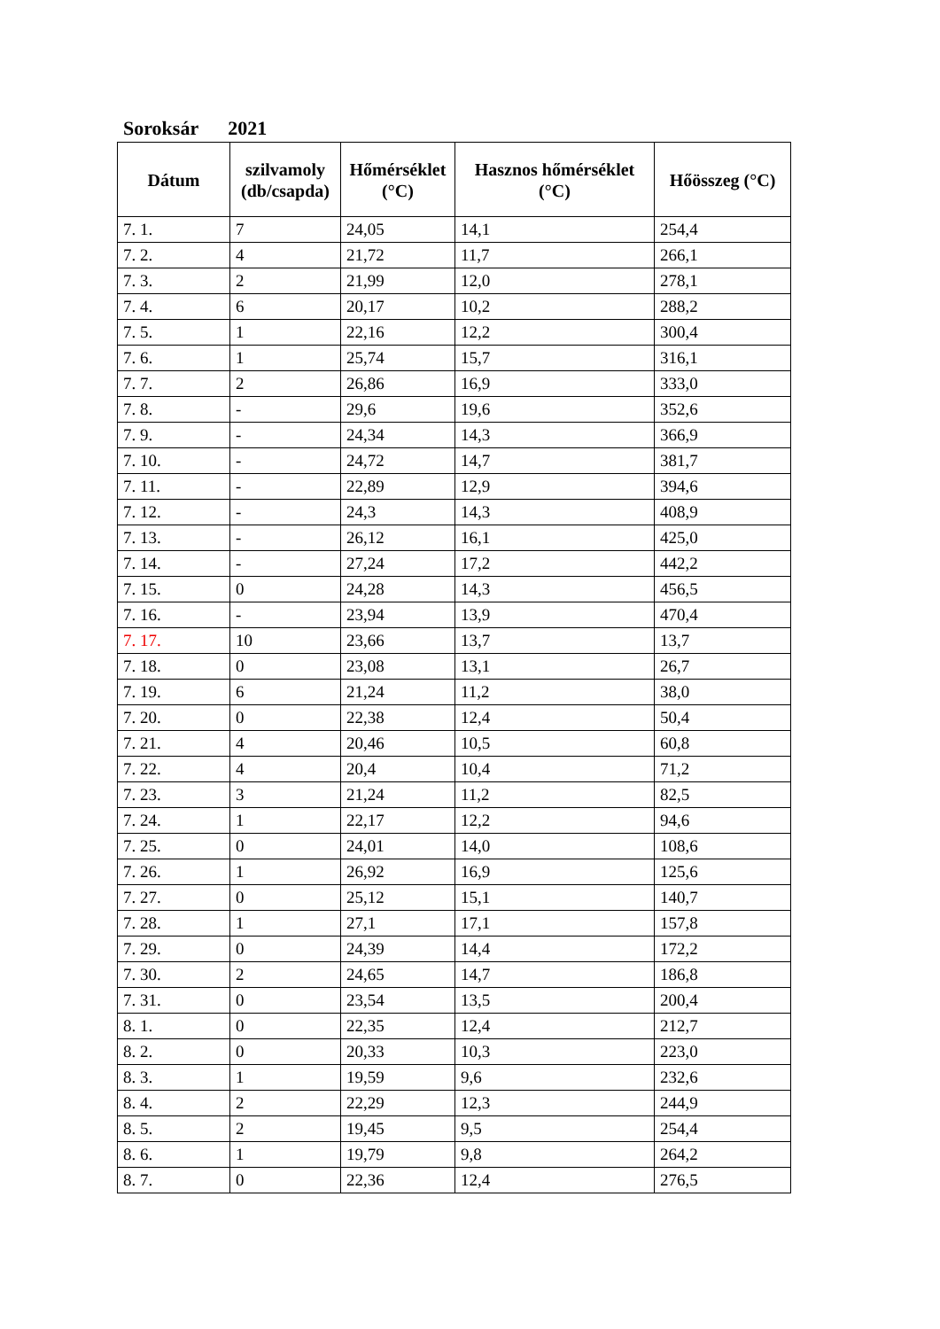Soroksár 2021
| Dátum | szilvamoly (db/csapda) | Hőmérséklet (°C) | Hasznos hőmérséklet (°C) | Hőösszeg (°C) |
| --- | --- | --- | --- | --- |
| 7. 1. | 7 | 24,05 | 14,1 | 254,4 |
| 7. 2. | 4 | 21,72 | 11,7 | 266,1 |
| 7. 3. | 2 | 21,99 | 12,0 | 278,1 |
| 7. 4. | 6 | 20,17 | 10,2 | 288,2 |
| 7. 5. | 1 | 22,16 | 12,2 | 300,4 |
| 7. 6. | 1 | 25,74 | 15,7 | 316,1 |
| 7. 7. | 2 | 26,86 | 16,9 | 333,0 |
| 7. 8. | - | 29,6 | 19,6 | 352,6 |
| 7. 9. | - | 24,34 | 14,3 | 366,9 |
| 7. 10. | - | 24,72 | 14,7 | 381,7 |
| 7. 11. | - | 22,89 | 12,9 | 394,6 |
| 7. 12. | - | 24,3 | 14,3 | 408,9 |
| 7. 13. | - | 26,12 | 16,1 | 425,0 |
| 7. 14. | - | 27,24 | 17,2 | 442,2 |
| 7. 15. | 0 | 24,28 | 14,3 | 456,5 |
| 7. 16. | - | 23,94 | 13,9 | 470,4 |
| 7. 17. | 10 | 23,66 | 13,7 | 13,7 |
| 7. 18. | 0 | 23,08 | 13,1 | 26,7 |
| 7. 19. | 6 | 21,24 | 11,2 | 38,0 |
| 7. 20. | 0 | 22,38 | 12,4 | 50,4 |
| 7. 21. | 4 | 20,46 | 10,5 | 60,8 |
| 7. 22. | 4 | 20,4 | 10,4 | 71,2 |
| 7. 23. | 3 | 21,24 | 11,2 | 82,5 |
| 7. 24. | 1 | 22,17 | 12,2 | 94,6 |
| 7. 25. | 0 | 24,01 | 14,0 | 108,6 |
| 7. 26. | 1 | 26,92 | 16,9 | 125,6 |
| 7. 27. | 0 | 25,12 | 15,1 | 140,7 |
| 7. 28. | 1 | 27,1 | 17,1 | 157,8 |
| 7. 29. | 0 | 24,39 | 14,4 | 172,2 |
| 7. 30. | 2 | 24,65 | 14,7 | 186,8 |
| 7. 31. | 0 | 23,54 | 13,5 | 200,4 |
| 8. 1. | 0 | 22,35 | 12,4 | 212,7 |
| 8. 2. | 0 | 20,33 | 10,3 | 223,0 |
| 8. 3. | 1 | 19,59 | 9,6 | 232,6 |
| 8. 4. | 2 | 22,29 | 12,3 | 244,9 |
| 8. 5. | 2 | 19,45 | 9,5 | 254,4 |
| 8. 6. | 1 | 19,79 | 9,8 | 264,2 |
| 8. 7. | 0 | 22,36 | 12,4 | 276,5 |